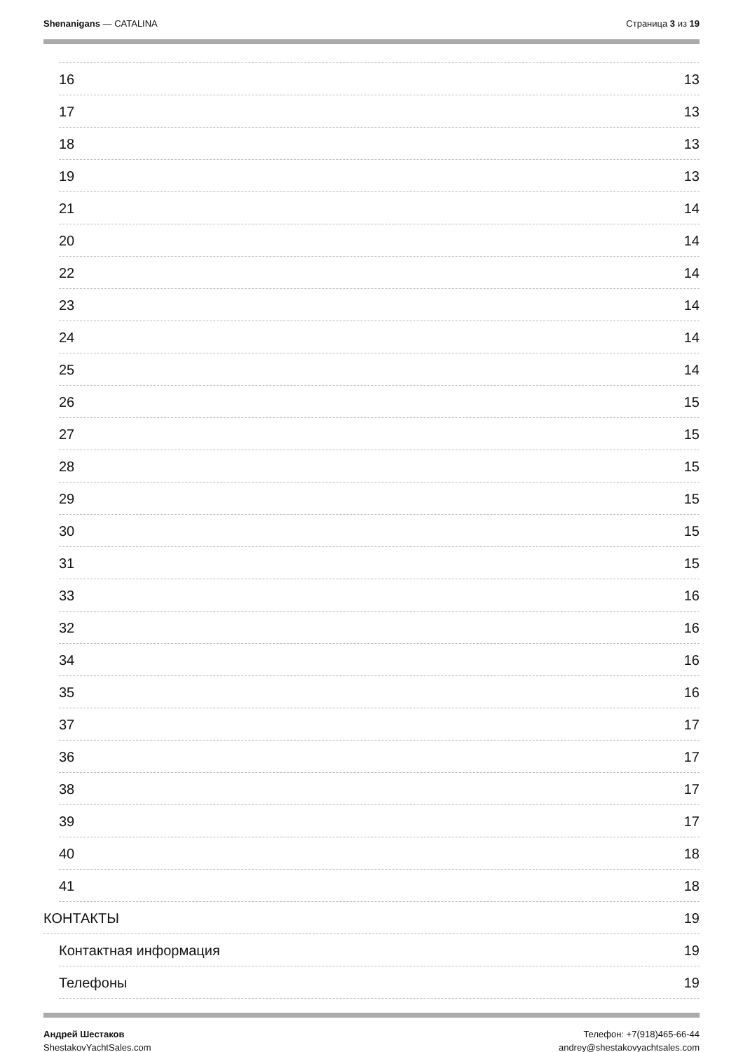Shenanigans — CATALINA Страница 3 из 19
16 13
17 13
18 13
19 13
21 14
20 14
22 14
23 14
24 14
25 14
26 15
27 15
28 15
29 15
30 15
31 15
33 16
32 16
34 16
35 16
37 17
36 17
38 17
39 17
40 18
41 18
КОНТАКТЫ 19
Контактная информация 19
Телефоны 19
Андрей Шестаков
ShestakovYachtSales.com
Телефон: +7(918)465-66-44
andrey@shestakovyachtsales.com